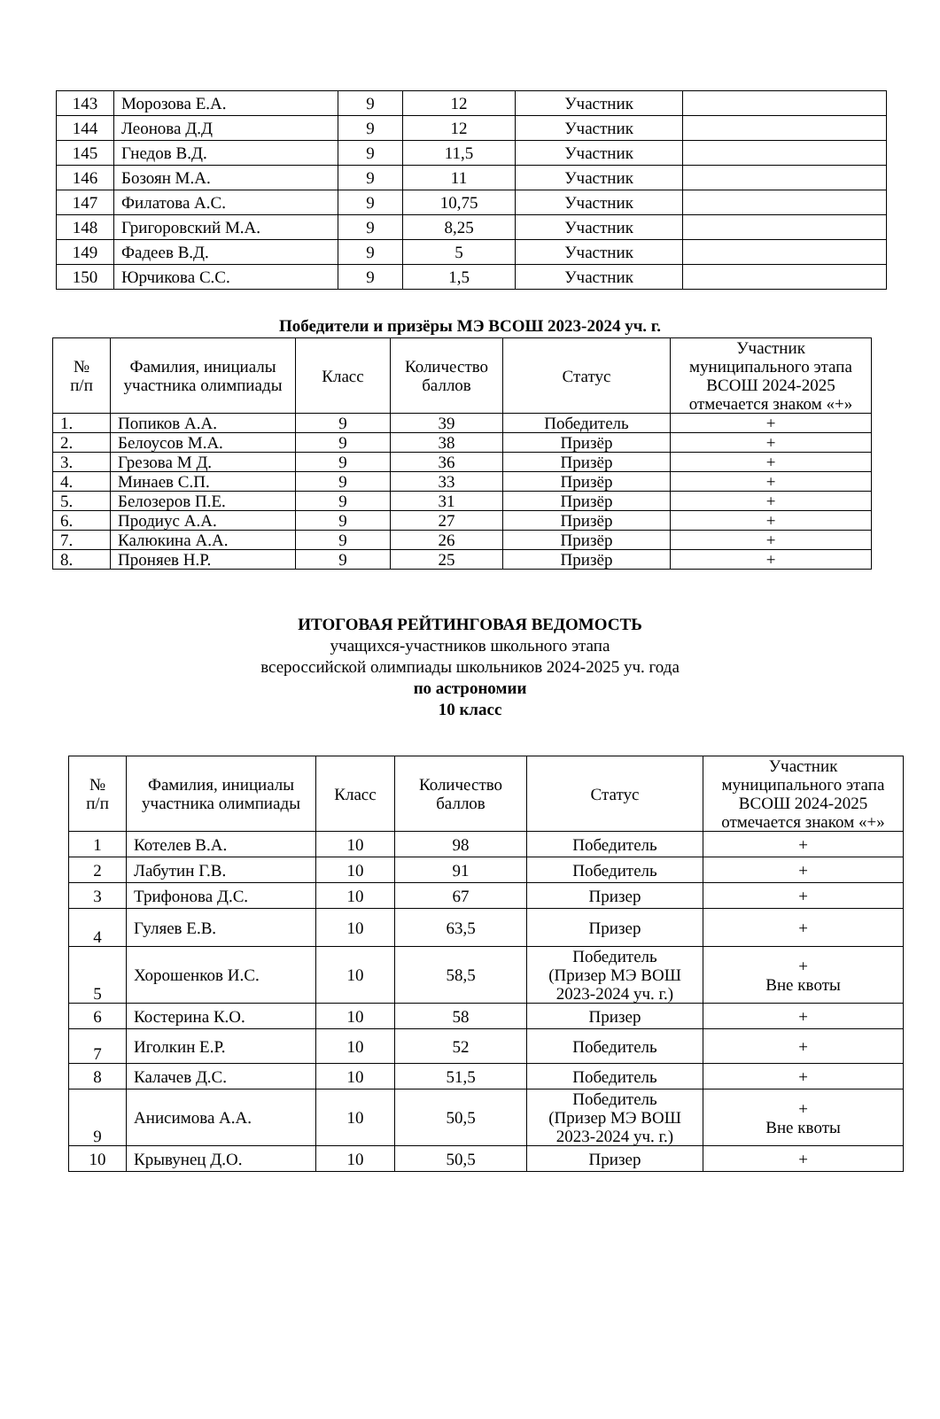| 143 | Морозова Е.А. | 9 | 12 | Участник | |
| 144 | Леонова Д.Д | 9 | 12 | Участник | |
| 145 | Гнедов В.Д. | 9 | 11,5 | Участник | |
| 146 | Бозоян М.А. | 9 | 11 | Участник | |
| 147 | Филатова А.С. | 9 | 10,75 | Участник | |
| 148 | Григоровский М.А. | 9 | 8,25 | Участник | |
| 149 | Фадеев В.Д. | 9 | 5 | Участник | |
| 150 | Юрчикова С.С. | 9 | 1,5 | Участник | |
Победители и призёры МЭ ВСОШ 2023-2024 уч. г.
| № п/п | Фамилия, инициалы участника олимпиады | Класс | Количество баллов | Статус | Участник муниципального этапа ВСОШ 2024-2025 отмечается знаком «+» |
| --- | --- | --- | --- | --- | --- |
| 1. | Попиков А.А. | 9 | 39 | Победитель | + |
| 2. | Белоусов М.А. | 9 | 38 | Призёр | + |
| 3. | Грезова М Д. | 9 | 36 | Призёр | + |
| 4. | Минаев С.П. | 9 | 33 | Призёр | + |
| 5. | Белозеров П.Е. | 9 | 31 | Призёр | + |
| 6. | Продиус А.А. | 9 | 27 | Призёр | + |
| 7. | Калюкина А.А. | 9 | 26 | Призёр | + |
| 8. | Проняев Н.Р. | 9 | 25 | Призёр | + |
ИТОГОВАЯ РЕЙТИНГОВАЯ ВЕДОМОСТЬ
учащихся-участников школьного этапа
всероссийской олимпиады школьников 2024-2025 уч. года
по астрономии
10 класс
| № п/п | Фамилия, инициалы участника олимпиады | Класс | Количество баллов | Статус | Участник муниципального этапа ВСОШ 2024-2025 отмечается знаком «+» |
| --- | --- | --- | --- | --- | --- |
| 1 | Котелев В.А. | 10 | 98 | Победитель | + |
| 2 | Лабутин Г.В. | 10 | 91 | Победитель | + |
| 3 | Трифонова Д.С. | 10 | 67 | Призер | + |
| 4 | Гуляев Е.В. | 10 | 63,5 | Призер | + |
| 5 | Хорошенков И.С. | 10 | 58,5 | Победитель (Призер МЭ ВОШ 2023-2024 уч. г.) | + Вне квоты |
| 6 | Костерина К.О. | 10 | 58 | Призер | + |
| 7 | Иголкин Е.Р. | 10 | 52 | Победитель | + |
| 8 | Калачев Д.С. | 10 | 51,5 | Победитель | + |
| 9 | Анисимова А.А. | 10 | 50,5 | Победитель (Призер МЭ ВОШ 2023-2024 уч. г.) | + Вне квоты |
| 10 | Крывунец Д.О. | 10 | 50,5 | Призер | + |